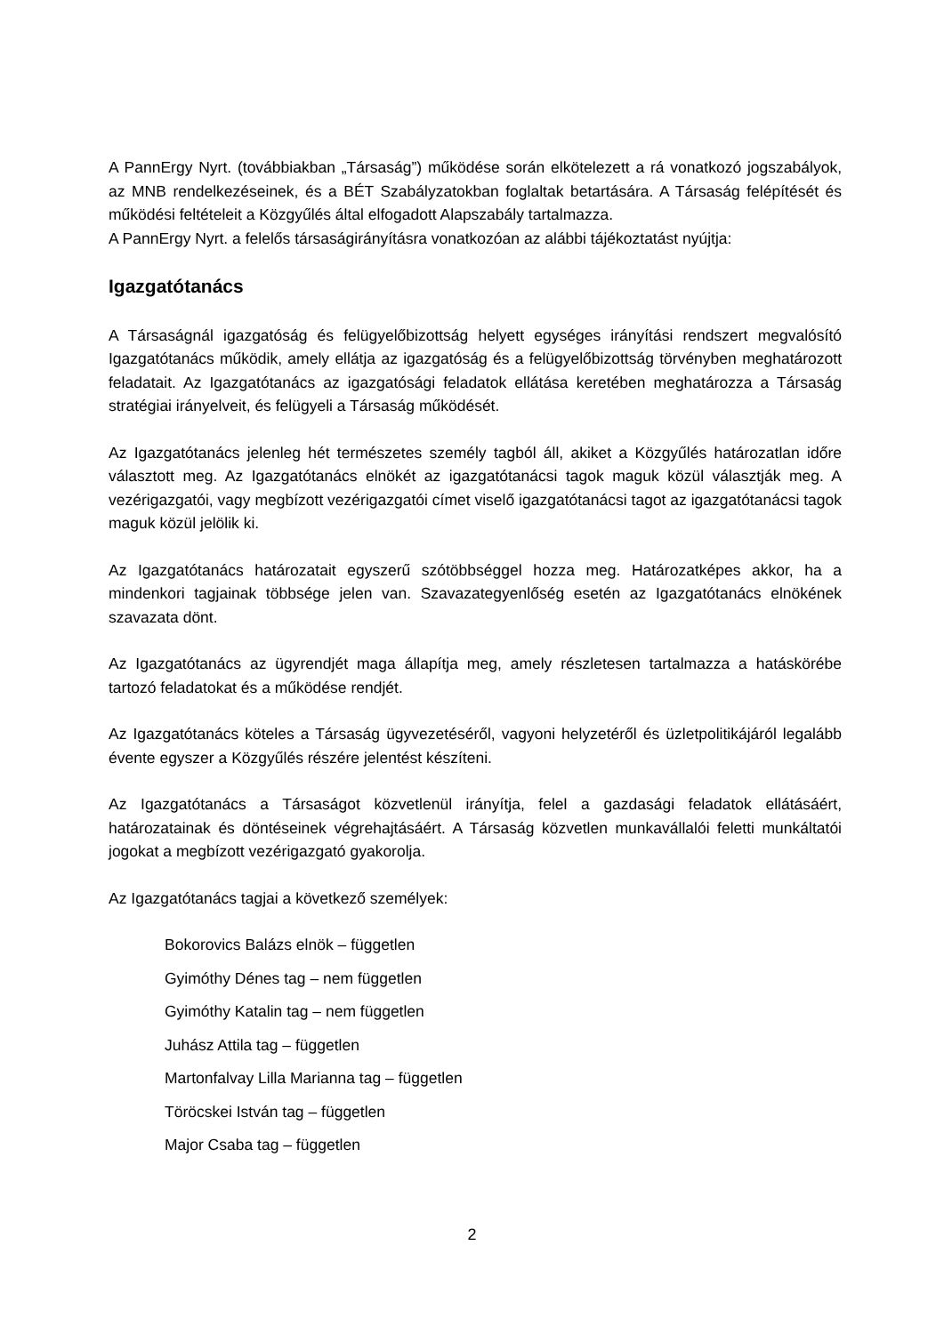A PannErgy Nyrt. (továbbiakban „Társaság”) működése során elkötelezett a rá vonatkozó jogszabályok, az MNB rendelkezéseinek, és a BÉT Szabályzatokban foglaltak betartására. A Társaság felépítését és működési feltételeit a Közgyűlés által elfogadott Alapszabály tartalmazza.
A PannErgy Nyrt. a felelős társaságirányításra vonatkozóan az alábbi tájékoztatást nyújtja:
Igazgatótanács
A Társaságnál igazgatóság és felügyelőbizottság helyett egységes irányítási rendszert megvalósító Igazgatótanács működik, amely ellátja az igazgatóság és a felügyelőbizottság törvényben meghatározott feladatait. Az Igazgatótanács az igazgatósági feladatok ellátása keretében meghatározza a Társaság stratégiai irányelveit, és felügyeli a Társaság működését.
Az Igazgatótanács jelenleg hét természetes személy tagból áll, akiket a Közgyűlés határozatlan időre választott meg. Az Igazgatótanács elnökét az igazgatótanácsi tagok maguk közül választják meg. A vezérigazgatói, vagy megbízott vezérigazgatói címet viselő igazgatótanácsi tagot az igazgatótanácsi tagok maguk közül jelölik ki.
Az Igazgatótanács határozatait egyszerű szótöbbséggel hozza meg. Határozatképes akkor, ha a mindenkori tagjainak többsége jelen van. Szavazategyenlőség esetén az Igazgatótanács elnökének szavazata dönt.
Az Igazgatótanács az ügyrendjét maga állapítja meg, amely részletesen tartalmazza a hatáskörébe tartozó feladatokat és a működése rendjét.
Az Igazgatótanács köteles a Társaság ügyvezetéséről, vagyoni helyzetéről és üzletpolitikájáról legalább évente egyszer a Közgyűlés részére jelentést készíteni.
Az Igazgatótanács a Társaságot közvetlenül irányítja, felel a gazdasági feladatok ellátásáért, határozatainak és döntéseinek végrehajtásáért. A Társaság közvetlen munkavállalói feletti munkáltatói jogokat a megbízott vezérigazgató gyakorolja.
Az Igazgatótanács tagjai a következő személyek:
Bokorovics Balázs elnök – független
Gyimóthy Dénes tag – nem független
Gyimóthy Katalin tag – nem független
Juhász Attila tag – független
Martonfalvay Lilla Marianna tag – független
Töröcskei István tag – független
Major Csaba tag – független
2